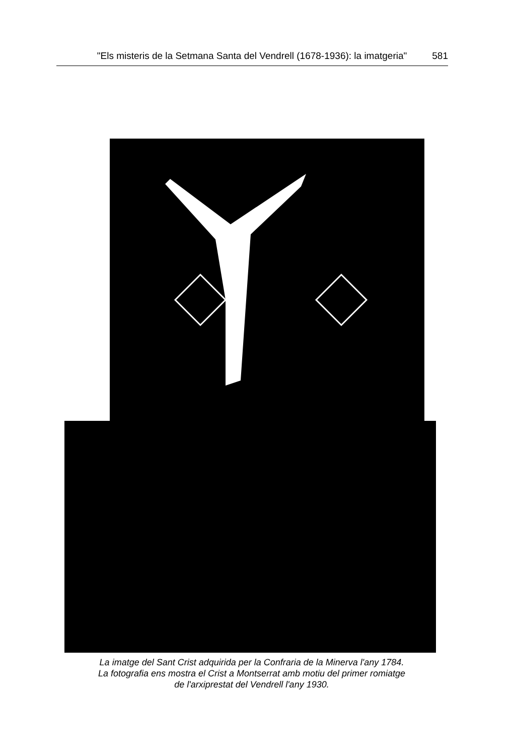"Els misteris de la Setmana Santa del Vendrell (1678-1936): la imatgeria" 581
La imatge del Sant Crist adquirida per la Confraria de la Minerva l'any 1784.
La fotografia ens mostra el Crist a Montserrat amb motiu del primer romiatge
de l'arxiprestat del Vendrell l'any 1930.